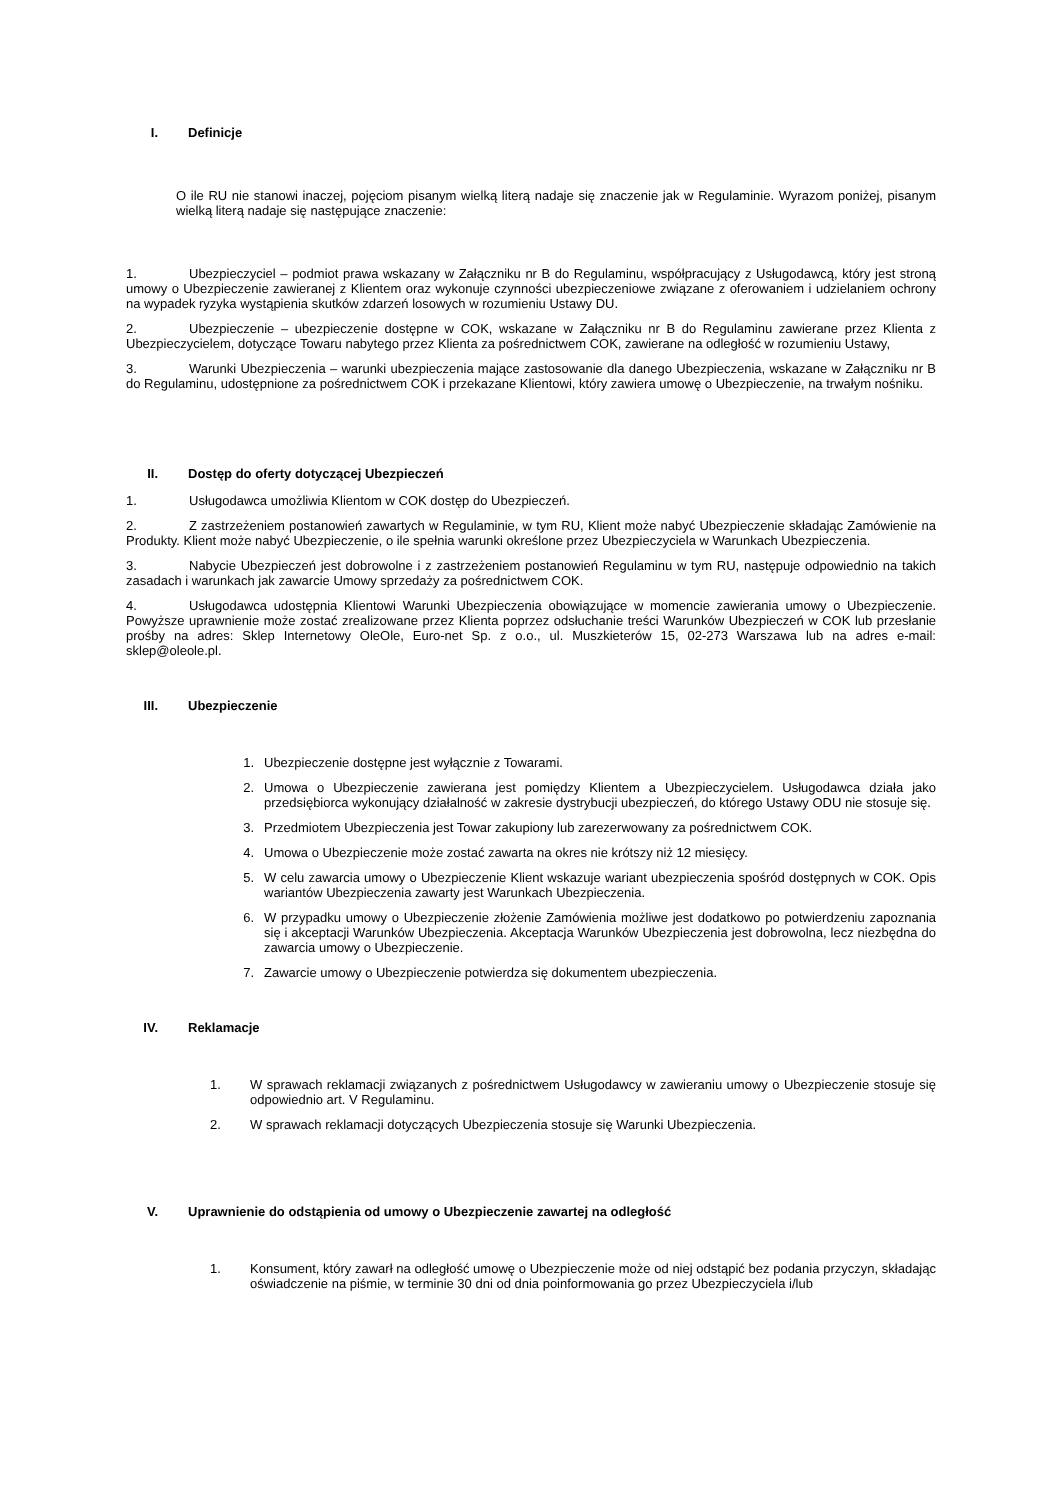I. Definicje
O ile RU nie stanowi inaczej, pojęciom pisanym wielką literą nadaje się znaczenie jak w Regulaminie. Wyrazom poniżej, pisanym wielką literą nadaje się następujące znaczenie:
1. Ubezpieczyciel – podmiot prawa wskazany w Załączniku nr B do Regulaminu, współpracujący z Usługodawcą, który jest stroną umowy o Ubezpieczenie zawieranej z Klientem oraz wykonuje czynności ubezpieczeniowe związane z oferowaniem i udzielaniem ochrony na wypadek ryzyka wystąpienia skutków zdarzeń losowych w rozumieniu Ustawy DU.
2. Ubezpieczenie – ubezpieczenie dostępne w COK, wskazane w Załączniku nr B do Regulaminu zawierane przez Klienta z Ubezpieczycielem, dotyczące Towaru nabytego przez Klienta za pośrednictwem COK, zawierane na odległość w rozumieniu Ustawy,
3. Warunki Ubezpieczenia – warunki ubezpieczenia mające zastosowanie dla danego Ubezpieczenia, wskazane w Załączniku nr B do Regulaminu, udostępnione za pośrednictwem COK i przekazane Klientowi, który zawiera umowę o Ubezpieczenie, na trwałym nośniku.
II. Dostęp do oferty dotyczącej Ubezpieczeń
1. Usługodawca umożliwia Klientom w COK dostęp do Ubezpieczeń.
2. Z zastrzeżeniem postanowień zawartych w Regulaminie, w tym RU, Klient może nabyć Ubezpieczenie składając Zamówienie na Produkty. Klient może nabyć Ubezpieczenie, o ile spełnia warunki określone przez Ubezpieczyciela w Warunkach Ubezpieczenia.
3. Nabycie Ubezpieczeń jest dobrowolne i z zastrzeżeniem postanowień Regulaminu w tym RU, następuje odpowiednio na takich zasadach i warunkach jak zawarcie Umowy sprzedaży za pośrednictwem COK.
4. Usługodawca udostępnia Klientowi Warunki Ubezpieczenia obowiązujące w momencie zawierania umowy o Ubezpieczenie. Powyższe uprawnienie może zostać zrealizowane przez Klienta poprzez odsłuchanie treści Warunków Ubezpieczeń w COK lub przesłanie prośby na adres: Sklep Internetowy OleOle, Euro-net Sp. z o.o., ul. Muszkieterów 15, 02-273 Warszawa lub na adres e-mail: sklep@oleole.pl.
III. Ubezpieczenie
1. Ubezpieczenie dostępne jest wyłącznie z Towarami.
2. Umowa o Ubezpieczenie zawierana jest pomiędzy Klientem a Ubezpieczycielem. Usługodawca działa jako przedsiębiorca wykonujący działalność w zakresie dystrybucji ubezpieczeń, do którego Ustawy ODU nie stosuje się.
3. Przedmiotem Ubezpieczenia jest Towar zakupiony lub zarezerwowany za pośrednictwem COK.
4. Umowa o Ubezpieczenie może zostać zawarta na okres nie krótszy niż 12 miesięcy.
5. W celu zawarcia umowy o Ubezpieczenie Klient wskazuje wariant ubezpieczenia spośród dostępnych w COK. Opis wariantów Ubezpieczenia zawarty jest Warunkach Ubezpieczenia.
6. W przypadku umowy o Ubezpieczenie złożenie Zamówienia możliwe jest dodatkowo po potwierdzeniu zapoznania się i akceptacji Warunków Ubezpieczenia. Akceptacja Warunków Ubezpieczenia jest dobrowolna, lecz niezbędna do zawarcia umowy o Ubezpieczenie.
7. Zawarcie umowy o Ubezpieczenie potwierdza się dokumentem ubezpieczenia.
IV. Reklamacje
1. W sprawach reklamacji związanych z pośrednictwem Usługodawcy w zawieraniu umowy o Ubezpieczenie stosuje się odpowiednio art. V Regulaminu.
2. W sprawach reklamacji dotyczących Ubezpieczenia stosuje się Warunki Ubezpieczenia.
V. Uprawnienie do odstąpienia od umowy o Ubezpieczenie zawartej na odległość
1. Konsument, który zawarł na odległość umowę o Ubezpieczenie może od niej odstąpić bez podania przyczyn, składając oświadczenie na piśmie, w terminie 30 dni od dnia poinformowania go przez Ubezpieczyciela i/lub